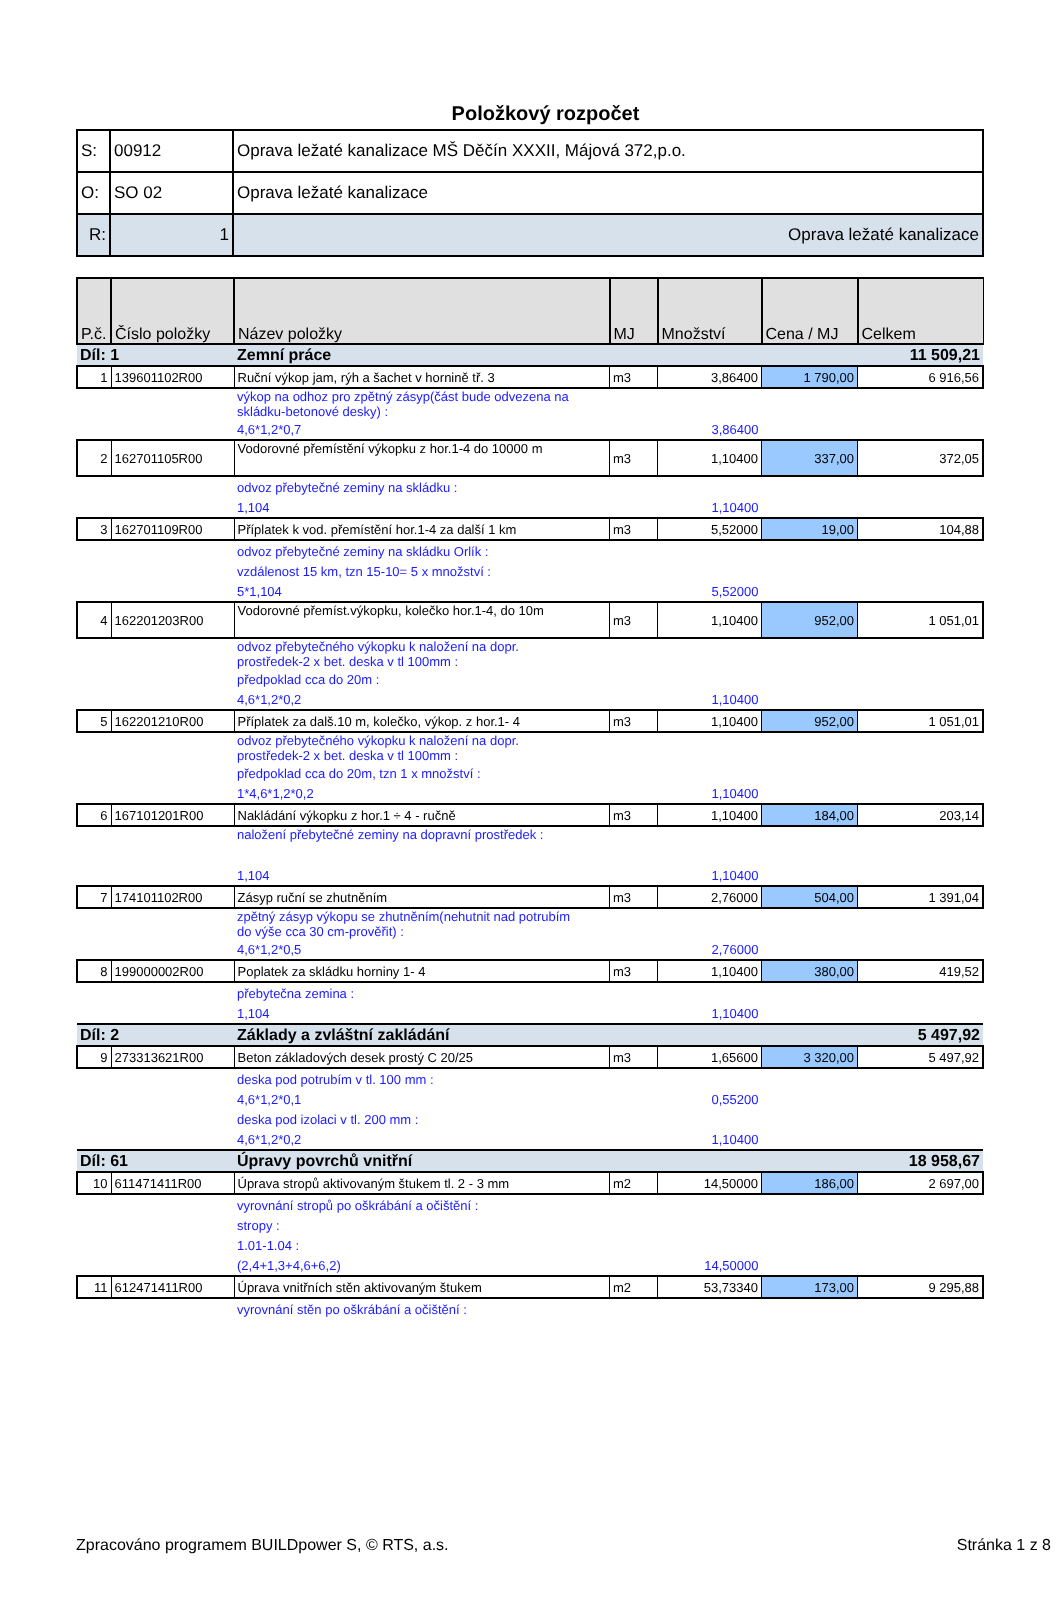Položkový rozpočet
| S: | 00912 | Oprava ležaté kanalizace MŠ Děčín XXXII, Májová 372,p.o. |
| O: | SO 02 | Oprava ležaté kanalizace |
| R: | 1 | Oprava ležaté kanalizace |
| P.č. | Číslo položky | Název položky | MJ | Množství | Cena / MJ | Celkem |
| --- | --- | --- | --- | --- | --- | --- |
| Díl: 1 | | Zemní práce | | | | 11 509,21 |
| 1 | 139601102R00 | Ruční výkop jam, rýh a šachet v hornině tř. 3 | m3 | 3,86400 | 1 790,00 | 6 916,56 |
| | | výkop na odhoz pro zpětný zásyp(část bude odvezena na skládku-betonové desky) : | | | | |
| | | 4,6*1,2*0,7 | | 3,86400 | | |
| 2 | 162701105R00 | Vodorovné přemístění výkopku z hor.1-4 do 10000 m | m3 | 1,10400 | 337,00 | 372,05 |
| | | odvoz přebytečné zeminy na skládku : | | | | |
| | | 1,104 | | 1,10400 | | |
| 3 | 162701109R00 | Příplatek k vod. přemístění hor.1-4 za další 1 km | m3 | 5,52000 | 19,00 | 104,88 |
| | | odvoz přebytečné zeminy na skládku Orlík : | | | | |
| | | vzdálenost 15 km, tzn 15-10= 5 x množství : | | | | |
| | | 5*1,104 | | 5,52000 | | |
| 4 | 162201203R00 | Vodorovné přemíst.výkopku, kolečko hor.1-4, do 10m | m3 | 1,10400 | 952,00 | 1 051,01 |
| | | odvoz přebytečného výkopku k naložení na dopr. prostředek-2 x bet. deska v tl 100mm : | | | | |
| | | předpoklad cca do 20m : | | | | |
| | | 4,6*1,2*0,2 | | 1,10400 | | |
| 5 | 162201210R00 | Příplatek za dalš.10 m, kolečko, výkop. z hor.1- 4 | m3 | 1,10400 | 952,00 | 1 051,01 |
| | | odvoz přebytečného výkopku k naložení na dopr. prostředek-2 x bet. deska v tl 100mm : | | | | |
| | | předpoklad cca do 20m, tzn 1 x množství : | | | | |
| | | 1*4,6*1,2*0,2 | | 1,10400 | | |
| 6 | 167101201R00 | Nakládání výkopku z hor.1 ÷ 4 - ručně | m3 | 1,10400 | 184,00 | 203,14 |
| | | naložení přebytečné zeminy na dopravní prostředek : | | | | |
| | | 1,104 | | 1,10400 | | |
| 7 | 174101102R00 | Zásyp ruční se zhutněním | m3 | 2,76000 | 504,00 | 1 391,04 |
| | | zpětný zásyp výkopu se zhutněním(nehutnit nad potrubím do výše cca 30 cm-prověřit) : | | | | |
| | | 4,6*1,2*0,5 | | 2,76000 | | |
| 8 | 199000002R00 | Poplatek za skládku horniny 1- 4 | m3 | 1,10400 | 380,00 | 419,52 |
| | | přebytečna zemina : | | | | |
| | | 1,104 | | 1,10400 | | |
| Díl: 2 | | Základy a zvláštní zakládání | | | | 5 497,92 |
| 9 | 273313621R00 | Beton základových desek prostý C 20/25 | m3 | 1,65600 | 3 320,00 | 5 497,92 |
| | | deska pod potrubím v tl. 100 mm : | | | | |
| | | 4,6*1,2*0,1 | | 0,55200 | | |
| | | deska pod izolaci v tl. 200 mm : | | | | |
| | | 4,6*1,2*0,2 | | 1,10400 | | |
| Díl: 61 | | Úpravy povrchů vnitřní | | | | 18 958,67 |
| 10 | 611471411R00 | Úprava stropů aktivovaným štukem tl. 2 - 3 mm | m2 | 14,50000 | 186,00 | 2 697,00 |
| | | vyrovnání stropů po oškrábání a očištění : | | | | |
| | | stropy : | | | | |
| | | 1.01-1.04 : | | | | |
| | | (2,4+1,3+4,6+6,2) | | 14,50000 | | |
| 11 | 612471411R00 | Úprava vnitřních stěn aktivovaným štukem | m2 | 53,73340 | 173,00 | 9 295,88 |
| | | vyrovnání stěn po oškrábání a očištění : | | | | |
Zpracováno programem BUILDpower S, © RTS, a.s. Stránka 1 z 8